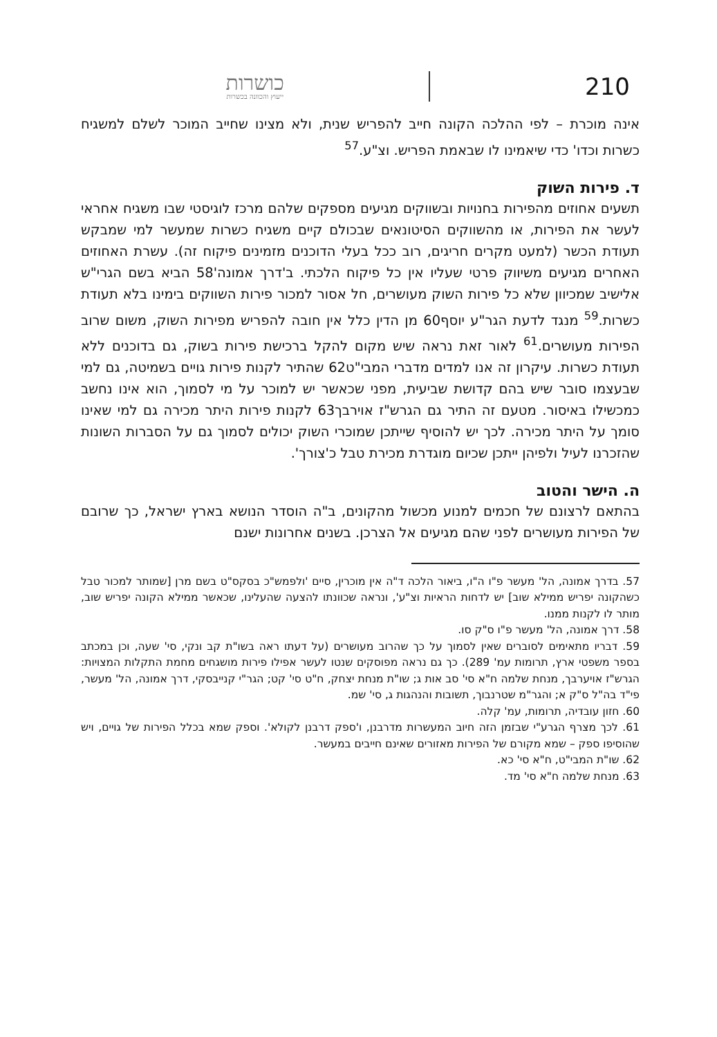כושרות
ייעוץ והכוונה בכשרות
210
אינה מוכרת – לפי ההלכה הקונה חייב להפריש שנית, ולא מצינו שחייב המוכר לשלם למשגיח כשרות וכדו' כדי שיאמינו לו שבאמת הפריש. וצ"ע.<sup>57</sup>
ד. פירות השוק
תשעים אחוזים מהפירות בחנויות ובשווקים מגיעים מספקים שלהם מרכז לוגיסטי שבו משגיח אחראי לעשר את הפירות, או מהשווקים הסיטונאים שבכולם קיים משגיח כשרות שמעשר למי שמבקש תעודת הכשר (למעט מקרים חריגים, רוב ככל בעלי הדוכנים מזמינים פיקוח זה). עשרת האחוזים האחרים מגיעים משיווק פרטי שעליו אין כל פיקוח הלכתי. ב'דרך אמונה'58 הביא בשם הגרי"ש אלישיב שמכיוון שלא כל פירות השוק מעושרים, חל אסור למכור פירות השווקים בימינו בלא תעודת כשרות.<sup>59</sup> מנגד לדעת הגר"ע יוסף60 מן הדין כלל אין חובה להפריש מפירות השוק, משום שרוב הפירות מעושרים.<sup>61</sup> לאור זאת נראה שיש מקום להקל ברכישת פירות בשוק, גם בדוכנים ללא תעודת כשרות. עיקרון זה אנו למדים מדברי המבי"ט62 שהתיר לקנות פירות גויים בשמיטה, גם למי שבעצמו סובר שיש בהם קדושת שביעית, מפני שכאשר יש למוכר על מי לסמוך, הוא אינו נחשב כמכשילו באיסור. מטעם זה התיר גם הגרש"ז אוירבך63 לקנות פירות היתר מכירה גם למי שאינו סומך על היתר מכירה. לכך יש להוסיף שייתכן שמוכרי השוק יכולים לסמוך גם על הסברות השונות שהזכרנו לעיל ולפיהן ייתכן שכיום מוגדרת מכירת טבל כ'צורך'.
ה. הישר והטוב
בהתאם לרצונם של חכמים למנוע מכשול מהקונים, ב"ה הוסדר הנושא בארץ ישראל, כך שרובם של הפירות מעושרים לפני שהם מגיעים אל הצרכן. בשנים אחרונות ישנם
57. בדרך אמונה, הל' מעשר פ"ו ה"ו, ביאור הלכה ד"ה אין מוכרין, סיים 'ולפמש"כ בסקס"ט בשם מרן [שמותר למכור טבל כשהקונה יפריש ממילא שוב] יש לדחות הראיות וצ"ע', ונראה שכוונתו להצעה שהעלינו, שכאשר ממילא הקונה יפריש שוב, מותר לו לקנות ממנו.
58. דרך אמונה, הל' מעשר פ"ו ס"ק סו.
59. דבריו מתאימים לסוברים שאין לסמוך על כך שהרוב מעושרים (על דעתו ראה בשו"ת קב ונקי, סי' שעה, וכן במכתב בספר משפטי ארץ, תרומות עמ' 289). כך גם נראה מפוסקים שנטו לעשר אפילו פירות מושגחים מחמת התקלות המצויות: הגרש"ז אויערבך, מנחת שלמה ח"א סי' סב אות ג; שו"ת מנחת יצחק, ח"ט סי' קט; הגר"י קנייבסקי, דרך אמונה, הל' מעשר, פי"ד בה"ל ס"ק א; והגר"מ שטרנבוך, תשובות והנהגות ג, סי' שמ.
60. חזון עובדיה, תרומות, עמ' קלה.
61. לכך מצרף הגרע"י שבזמן הזה חיוב המעשרות מדרבנן, ו'ספק דרבנן לקולא'. וספק שמא בכלל הפירות של גויים, ויש שהוסיפו ספק – שמא מקורם של הפירות מאזורים שאינם חייבים במעשר.
62. שו"ת המבי"ט, ח"א סי' כא.
63. מנחת שלמה ח"א סי' מד.